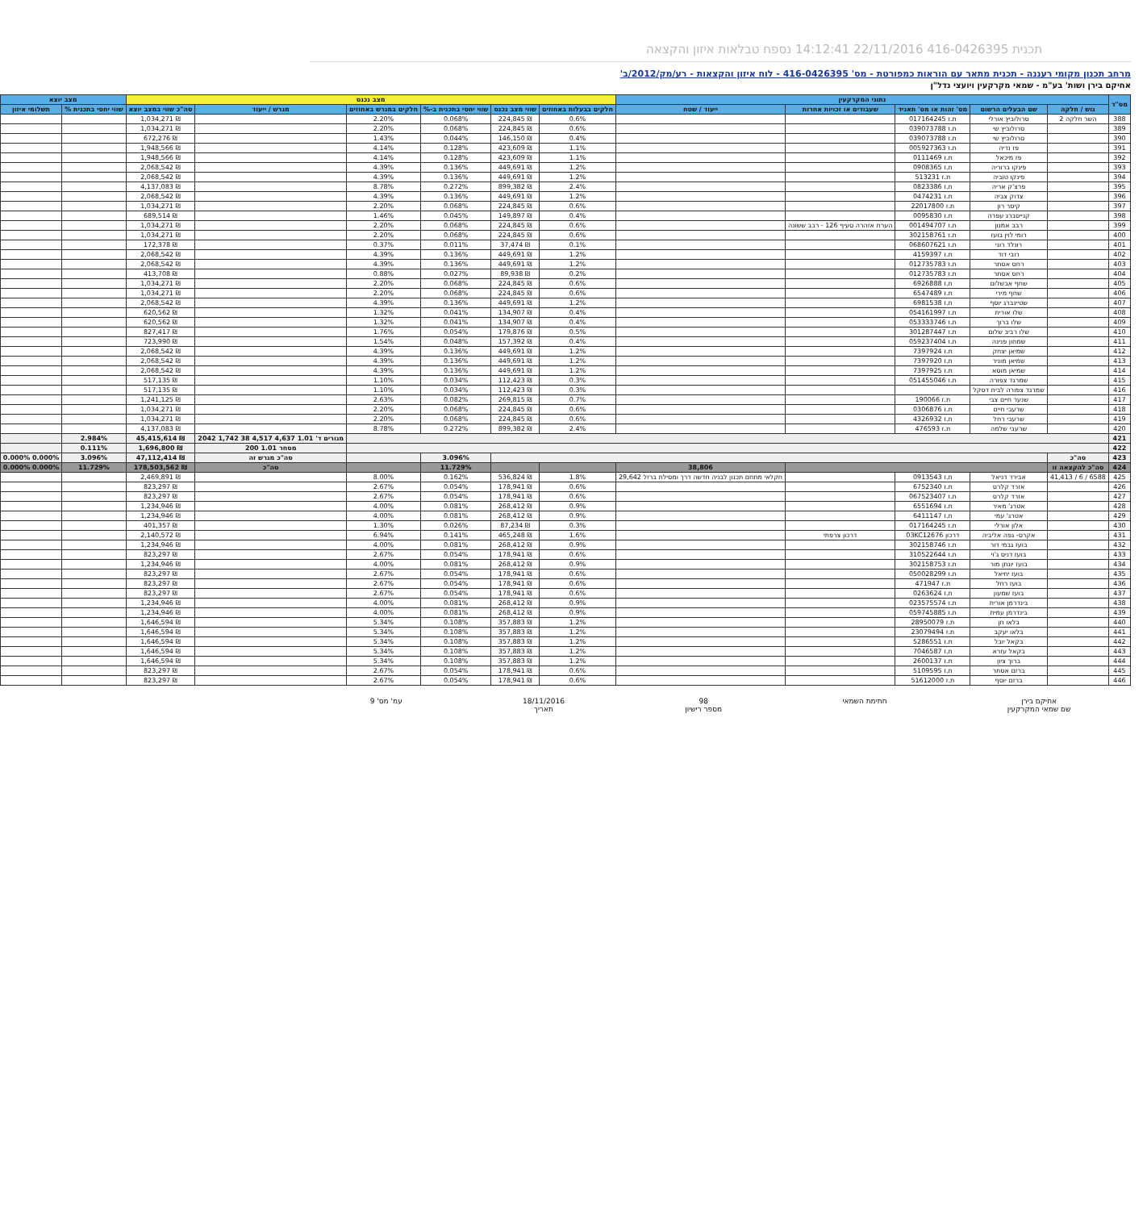תכנית 416-0426395 22/11/2016 14:12:41 נספח טבלאות איזון והקצאה
מרחב תכנון מקומי רעננה - תכנית מתאר עם הוראות כמפורטת - מס' 416-0426395 - לוח איזון והקצאות - רע/מק/2012/ב'
אחיקם בירן ושות' בע"מ - שמאי מקרקעין ויועצי נדל"ן
| מס"ד | נתוני המקרקעין | | | | | מצב נכנס | | | | | | מצב יוצא | |
| --- | --- | --- | --- | --- | --- | --- | --- | --- | --- | --- | --- | --- | --- |
| | גוש / חלקה | שם הבעלים הרשום | מס' זהות או מס' תאגיד | שעבודים או זכויות אחרות | ייעוד / שטח | חלקים בבעלות באחוזים | שווי מצב נכנס | שווי יחסי בתכנית ב-% | חלקים במגרש באחוזים | מגרש / ייעוד | סה"כ שווי במצב יוצא | שווי יחסי בתכנית % | תשלומי איזון |
| 388 | השר חלקה 2 | סרולוביץ אורלי | ת.ז 017164245 | | | 0.6% | ₪ 224,845 | 0.068% | 2.20% | | ₪ 1,034,271 | | |
| 389 | | סרולוביץ שי | ת.ז 039073788 | | | 0.6% | ₪ 224,845 | 0.068% | 2.20% | | ₪ 1,034,271 | | |
| 390 | | סרולוביץ שי | ת.ז 039073788 | | | 0.4% | ₪ 146,150 | 0.044% | 1.43% | | ₪ 672,276 | | |
| 391 | | פז נדיה | ת.ז 005927363 | | | 1.1% | ₪ 423,609 | 0.128% | 4.14% | | ₪ 1,948,566 | | |
| 392 | | פז מיכאל | ת.ז 0111469 | | | 1.1% | ₪ 423,609 | 0.128% | 4.14% | | ₪ 1,948,566 | | |
| 393 | | פינקו ברוריה | ת.ז 0908365 | | | 1.2% | ₪ 449,691 | 0.136% | 4.39% | | ₪ 2,068,542 | | |
| 394 | | פינקו טוביה | ת.ז 513231 | | | 1.2% | ₪ 449,691 | 0.136% | 4.39% | | ₪ 2,068,542 | | |
| 395 | | פרצ'ק אריה | ת.ז 0823386 | | | 2.4% | ₪ 899,382 | 0.272% | 8.78% | | ₪ 4,137,083 | | |
| 396 | | צדוק צביה | ת.ז 0474231 | | | 1.2% | ₪ 449,691 | 0.136% | 4.39% | | ₪ 2,068,542 | | |
| 397 | | קיסר רון | ת.ז 22017800 | | | 0.6% | ₪ 224,845 | 0.068% | 2.20% | | ₪ 1,034,271 | | |
| 398 | | קנייסברג עפרה | ת.ז 0095830 | | | 0.4% | ₪ 149,897 | 0.045% | 1.46% | | ₪ 689,514 | | |
| 399 | | רבב אמנון | ת.ז 001494707 | הערת אזהרה סעיף 126 - רבב ששונה | | 0.6% | ₪ 224,845 | 0.068% | 2.20% | | ₪ 1,034,271 | | |
| 400 | | רומי לוין בועז | ת.ז 302158761 | | | 0.6% | ₪ 224,845 | 0.068% | 2.20% | | ₪ 1,034,271 | | |
| 401 | | רונלד רוני | ת.ז 068607621 | | | 0.1% | ₪ 37,474 | 0.011% | 0.37% | | ₪ 172,378 | | |
| 402 | | רובי דוד | ת.ז 4159397 | | | 1.2% | ₪ 449,691 | 0.136% | 4.39% | | ₪ 2,068,542 | | |
| 403 | | רחס אסתר | ת.ז 012735783 | | | 1.2% | ₪ 449,691 | 0.136% | 4.39% | | ₪ 2,068,542 | | |
| 404 | | רחס אסתר | ת.ז 012735783 | | | 0.2% | ₪ 89,938 | 0.027% | 0.88% | | ₪ 413,708 | | |
| 405 | | שחף אבשלום | ת.ז 6926888 | | | 0.6% | ₪ 224,845 | 0.068% | 2.20% | | ₪ 1,034,271 | | |
| 406 | | שחף מירי | ת.ז 6547489 | | | 0.6% | ₪ 224,845 | 0.068% | 2.20% | | ₪ 1,034,271 | | |
| 407 | | שטיינברג יוסף | ת.ז 6981538 | | | 1.2% | ₪ 449,691 | 0.136% | 4.39% | | ₪ 2,068,542 | | |
| 408 | | שלו אורית | ת.ז 054161997 | | | 0.4% | ₪ 134,907 | 0.041% | 1.32% | | ₪ 620,562 | | |
| 409 | | שלו ברוך | ת.ז 053333746 | | | 0.4% | ₪ 134,907 | 0.041% | 1.32% | | ₪ 620,562 | | |
| 410 | | שלו רביב שלום | ת.ז 301287447 | | | 0.5% | ₪ 179,876 | 0.054% | 1.76% | | ₪ 827,417 | | |
| 411 | | שמחון פנינה | ת.ז 059237404 | | | 0.4% | ₪ 157,392 | 0.048% | 1.54% | | ₪ 723,990 | | |
| 412 | | שמיאן יצחק | ת.ז 7397924 | | | 1.2% | ₪ 449,691 | 0.136% | 4.39% | | ₪ 2,068,542 | | |
| 413 | | שמיאן מוניר | ת.ז 7397920 | | | 1.2% | ₪ 449,691 | 0.136% | 4.39% | | ₪ 2,068,542 | | |
| 414 | | שמיאן מוסא | ת.ז 7397925 | | | 1.2% | ₪ 449,691 | 0.136% | 4.39% | | ₪ 2,068,542 | | |
| 415 | | שמרגד צפורה | ת.ז 051455046 | | | 0.3% | ₪ 112,423 | 0.034% | 1.10% | | ₪ 517,135 | | |
| 416 | | שמרגד צפורה לבית דסקל | | | | 0.3% | ₪ 112,423 | 0.034% | 1.10% | | ₪ 517,135 | | |
| 417 | | שנער חיים צבי | ת.ז 190066 | | | 0.7% | ₪ 269,815 | 0.082% | 2.63% | | ₪ 1,241,125 | | |
| 418 | | שרעבי חיים | ת.ז 0306876 | | | 0.6% | ₪ 224,845 | 0.068% | 2.20% | | ₪ 1,034,271 | | |
| 419 | | שרעבי רחל | ת.ז 4326932 | | | 0.6% | ₪ 224,845 | 0.068% | 2.20% | | ₪ 1,034,271 | | |
| 420 | | שרעבי שלמה | ת.ז 476593 | | | 2.4% | ₪ 899,382 | 0.272% | 8.78% | | ₪ 4,137,083 | | |
| 421 | | | | | | | | | | מגורים ד' 1.01 4,637 4,517 38 1,742 2042 | ₪ 45,415,614 | 2.984% | |
| 422 | | | | | | | | | | מסחר 1.01 200 | ₪ 1,696,800 | 0.111% | |
| 423 | סה"כ | | | | | | | 3.096% | | סה"כ מגרש זה | ₪ 47,112,414 | 3.096% | 0.000% 0.000% |
| 424 | סה"כ להקצאה זו | | | | 38,806 | | | 11.729% | | סה"כ | ₪ 178,503,562 | 11.729% | 0.000% 0.000% |
| 425 | 6588 / 6 / 41,413 | אבירד דניאל | ת.ז 0913543 | | חקלאי מתחם תכנון לבניה חדשה דרך ומסילת ברזל 29,642 | 1.8% | ₪ 536,824 | 0.162% | 8.00% | | ₪ 2,469,891 | | |
| 426 | | אזרד קלרס | ת.ז 6752340 | | | 0.6% | ₪ 178,941 | 0.054% | 2.67% | | ₪ 823,297 | | |
| 427 | | אזרד קלרס | ת.ז 067523407 | | | 0.6% | ₪ 178,941 | 0.054% | 2.67% | | ₪ 823,297 | | |
| 428 | | אטרג' מאיר | ת.ז 6551694 | | | 0.9% | ₪ 268,412 | 0.081% | 4.00% | | ₪ 1,234,946 | | |
| 429 | | אטרג' עמי | ת.ז 6411147 | | | 0.9% | ₪ 268,412 | 0.081% | 4.00% | | ₪ 1,234,946 | | |
| 430 | | אלון אורלי | ת.ז 017164245 | | | 0.3% | ₪ 87,234 | 0.026% | 1.30% | | ₪ 401,357 | | |
| 431 | | אקרס- גפה אליביה | דרכון 03KC12676 | דרכון צרפתי | | 1.6% | ₪ 465,248 | 0.141% | 6.94% | | ₪ 2,140,572 | | |
| 432 | | בועז גבמי דור | ת.ז 302158746 | | | 0.9% | ₪ 268,412 | 0.081% | 4.00% | | ₪ 1,234,946 | | |
| 433 | | בועז דניס ג'וי | ת.ז 310522644 | | | 0.6% | ₪ 178,941 | 0.054% | 2.67% | | ₪ 823,297 | | |
| 434 | | בועז יונתן מור | ת.ז 302158753 | | | 0.9% | ₪ 268,412 | 0.081% | 4.00% | | ₪ 1,234,946 | | |
| 435 | | בועז יחיאל | ת.ז 050028299 | | | 0.6% | ₪ 178,941 | 0.054% | 2.67% | | ₪ 823,297 | | |
| 436 | | בועז רחל | ת.ז 471947 | | | 0.6% | ₪ 178,941 | 0.054% | 2.67% | | ₪ 823,297 | | |
| 437 | | בועז שמעון | ת.ז 0263624 | | | 0.6% | ₪ 178,941 | 0.054% | 2.67% | | ₪ 823,297 | | |
| 438 | | בינדרמן אורית | ת.ז 023575574 | | | 0.9% | ₪ 268,412 | 0.081% | 4.00% | | ₪ 1,234,946 | | |
| 439 | | בינדרמן עמית | ת.ז 059745885 | | | 0.9% | ₪ 268,412 | 0.081% | 4.00% | | ₪ 1,234,946 | | |
| 440 | | בלאו חן | ת.ז 28950079 | | | 1.2% | ₪ 357,883 | 0.108% | 5.34% | | ₪ 1,646,594 | | |
| 441 | | בלאו יעקב | ת.ז 23079494 | | | 1.2% | ₪ 357,883 | 0.108% | 5.34% | | ₪ 1,646,594 | | |
| 442 | | בקאל יובל | ת.ז 5286551 | | | 1.2% | ₪ 357,883 | 0.108% | 5.34% | | ₪ 1,646,594 | | |
| 443 | | בקאל עזרא | ת.ז 7046587 | | | 1.2% | ₪ 357,883 | 0.108% | 5.34% | | ₪ 1,646,594 | | |
| 444 | | ברוך ציון | ת.ז 2600137 | | | 1.2% | ₪ 357,883 | 0.108% | 5.34% | | ₪ 1,646,594 | | |
| 445 | | ברזם אסתר | ת.ז 5109595 | | | 0.6% | ₪ 178,941 | 0.054% | 2.67% | | ₪ 823,297 | | |
| 446 | | ברזם יוסף | ת.ז 51612000 | | | 0.6% | ₪ 178,941 | 0.054% | 2.67% | | ₪ 823,297 | | |
אחיקם בירן
שם שמאי המקרקעין
חתימת השמאי 98
מספר רישיון
18/11/2016
תאריך
עמ' מס' 9